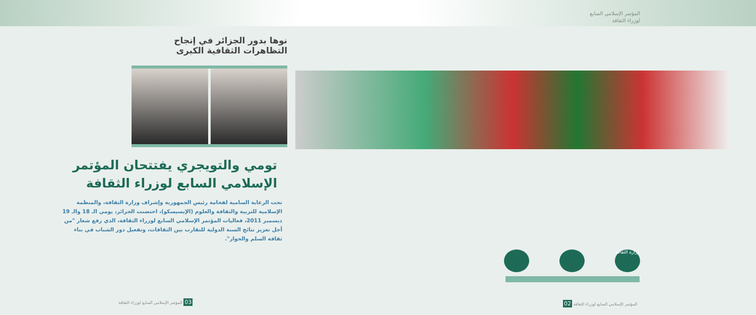المؤتمر الإسلامي السابع
لوزراء الثقافة
نوها بدور الجزائر في إنجاح
التظاهرات الثقافية الكبرى
تومي والتويجري يفتتحان المؤتمر
الإسلامي السابع لوزراء الثقافة
تحت الرعاية السامية لفخامة رئيس الجمهورية وإشراف وزارة الثقافة، والمنظمة الإسلامية للتربية والثقافة والعلوم (الإيسيسكو)، احتضنت الجزائر، يومي الـ 18 والـ 19 ديسمبر 2011، فعاليات المؤتمر الإسلامي السابع لوزراء الثقافة، الذي رفع شعار "من أجل تعزيز نتائج السنة الدولية للتقارب بين الثقافات، وتفعيل دور الشباب في بناء ثقافة السلم والحوار".
وزارة الثقافة
03 المؤتمر الإسلامي السابع لوزراء الثقافة
المؤتمر الإسلامي السابع لوزراء الثقافة 02